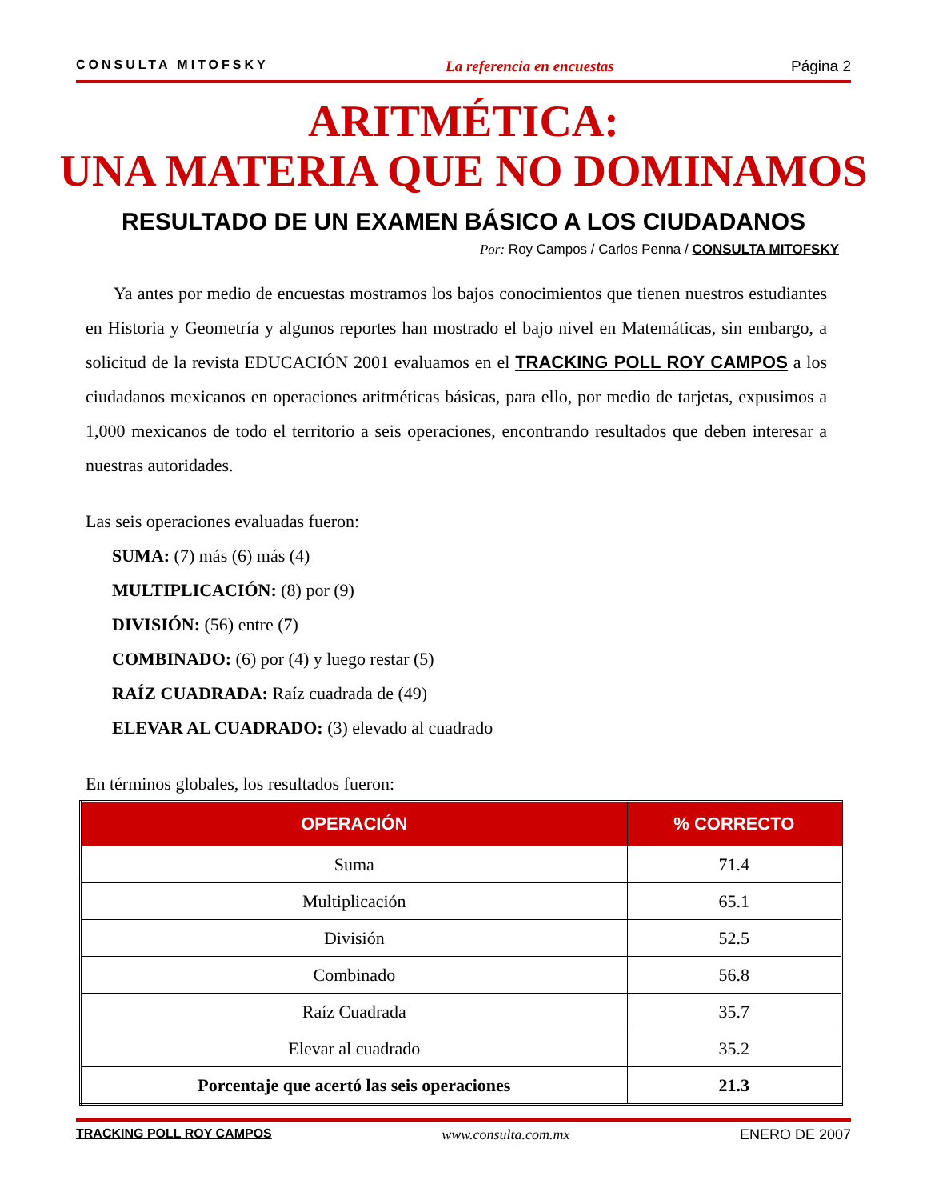CONSULTA MITOFSKY La referencia en encuestas Página 2
ARITMÉTICA:
UNA MATERIA QUE NO DOMINAMOS
RESULTADO DE UN EXAMEN BÁSICO A LOS CIUDADANOS
Por: Roy Campos / Carlos Penna / CONSULTA MITOFSKY
Ya antes por medio de encuestas mostramos los bajos conocimientos que tienen nuestros estudiantes en Historia y Geometría y algunos reportes han mostrado el bajo nivel en Matemáticas, sin embargo, a solicitud de la revista EDUCACIÓN 2001 evaluamos en el TRACKING POLL ROY CAMPOS a los ciudadanos mexicanos en operaciones aritméticas básicas, para ello, por medio de tarjetas, expusimos a 1,000 mexicanos de todo el territorio a seis operaciones, encontrando resultados que deben interesar a nuestras autoridades.
Las seis operaciones evaluadas fueron:
SUMA: (7) más (6) más (4)
MULTIPLICACIÓN: (8) por (9)
DIVISIÓN: (56) entre (7)
COMBINADO: (6) por (4) y luego restar (5)
RAÍZ CUADRADA: Raíz cuadrada de (49)
ELEVAR AL CUADRADO: (3) elevado al cuadrado
En términos globales, los resultados fueron:
| OPERACIÓN | % CORRECTO |
| --- | --- |
| Suma | 71.4 |
| Multiplicación | 65.1 |
| División | 52.5 |
| Combinado | 56.8 |
| Raíz Cuadrada | 35.7 |
| Elevar al cuadrado | 35.2 |
| Porcentaje que acertó las seis operaciones | 21.3 |
TRACKING POLL ROY CAMPOS www.consulta.com.mx ENERO DE 2007